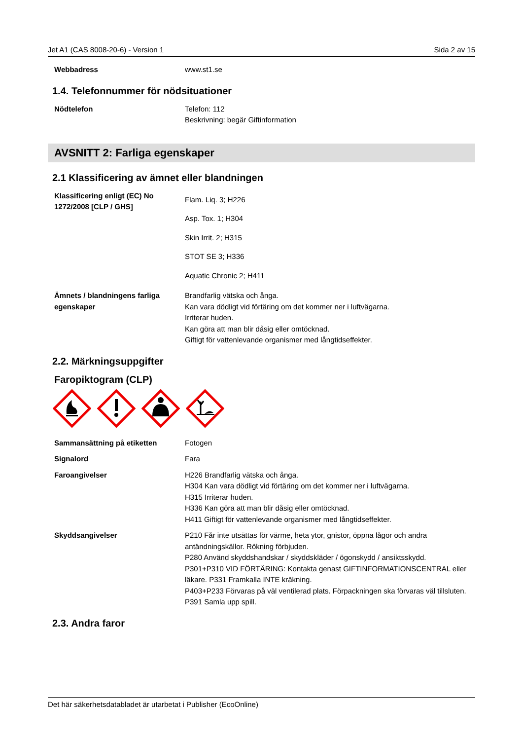Jet A1 (CAS 8008-20-6) - Version 1 Sida 2 av 15
Webbadress www.st1.se
1.4. Telefonnummer för nödsituationer
Nödtelefon Telefon: 112
Beskrivning: begär Giftinformation
AVSNITT 2: Farliga egenskaper
2.1 Klassificering av ämnet eller blandningen
Klassificering enligt (EC) No 1272/2008 [CLP / GHS]
Flam. Liq. 3; H226
Asp. Tox. 1; H304
Skin Irrit. 2; H315
STOT SE 3; H336
Aquatic Chronic 2; H411
Ämnets / blandningens farliga egenskaper
Brandfarlig vätska och ånga.
Kan vara dödligt vid förtäring om det kommer ner i luftvägarna.
Irriterar huden.
Kan göra att man blir dåsig eller omtöcknad.
Giftigt för vattenlevande organismer med långtidseffekter.
2.2. Märkningsuppgifter
Faropiktogram (CLP)
Sammansättning på etiketten Fotogen
Signalord Fara
Faroangivelser H226 Brandfarlig vätska och ånga.
H304 Kan vara dödligt vid förtäring om det kommer ner i luftvägarna.
H315 Irriterar huden.
H336 Kan göra att man blir dåsig eller omtöcknad.
H411 Giftigt för vattenlevande organismer med långtidseffekter.
Skyddsangivelser P210 Får inte utsättas för värme, heta ytor, gnistor, öppna lågor och andra antändningskällor. Rökning förbjuden.
P280 Använd skyddshandskar / skyddskläder / ögonskydd / ansiktsskydd.
P301+P310 VID FÖRTÄRING: Kontakta genast GIFTINFORMATIONSCENTRAL eller läkare. P331 Framkalla INTE kräkning.
P403+P233 Förvaras på väl ventilerad plats. Förpackningen ska förvaras väl tillsluten.
P391 Samla upp spill.
2.3. Andra faror
Det här säkerhetsdatabladet är utarbetat i Publisher (EcoOnline)